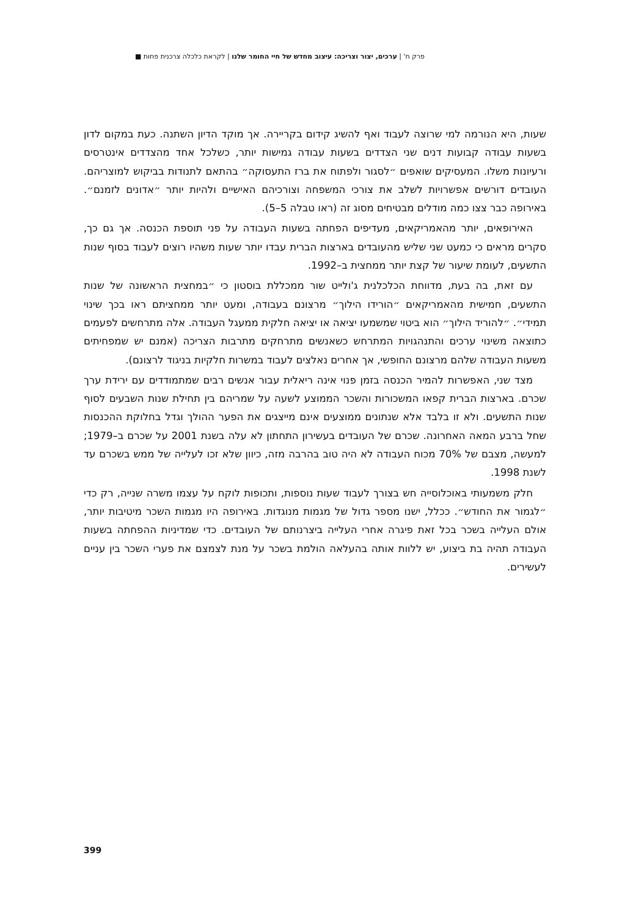פרק ח' | ערכים, יצור וצריכה: עיצוב מחדש של חיי החומר שלנו | לקראת כלכלה צרכנית פחות ■
שעות, היא הנורמה למי שרוצה לעבוד ואף להשיג קידום בקריירה. אך מוקד הדיון השתנה. כעת במקום לדון בשעות עבודה קבועות דנים שני הצדדים בשעות עבודה גמישות יותר, כשלכל אחד מהצדדים אינטרסים ורעיונות משלו. המעסיקים שואפים ״לסגור ולפתוח את ברז התעסוקה״ בהתאם לתנודות בביקוש למוצריהם. העובדים דורשים אפשרויות לשלב את צורכי המשפחה וצורכיהם האישיים ולהיות יותר ״אדונים לזמנם״. באירופה כבר צצו כמה מודלים מבטיחים מסוג זה (ראו טבלה 5–5).
האירופאים, יותר מהאמריקאים, מעדיפים הפחתה בשעות העבודה על פני תוספת הכנסה. אך גם כך, סקרים מראים כי כמעט שני שליש מהעובדים בארצות הברית עבדו יותר שעות משהיו רוצים לעבוד בסוף שנות התשעים, לעומת שיעור של קצת יותר ממחצית ב–1992.
עם זאת, בה בעת, מדווחת הכלכלנית ג'ולייט שור ממכללת בוסטון כי ״במחצית הראשונה של שנות התשעים, חמישית מהאמריקאים ״הורידו הילוך״ מרצונם בעבודה, ומעט יותר ממחציתם ראו בכך שינוי תמידי״. ״להוריד הילוך״ הוא ביטוי שמשמעו יציאה או יציאה חלקית ממעגל העבודה. אלה מתרחשים לפעמים כתוצאה משינוי ערכים והתנהגויות המתרחש כשאנשים מתרחקים מתרבות הצריכה (אמנם יש שמפחיתים משעות העבודה שלהם מרצונם החופשי, אך אחרים נאלצים לעבוד במשרות חלקיות בניגוד לרצונם).
מצד שני, האפשרות להמיר הכנסה בזמן פנוי אינה ריאלית עבור אנשים רבים שמתמודדים עם ירידת ערך שכרם. בארצות הברית קפאו המשכורות והשכר הממוצע לשעה על שמריהם בין תחילת שנות השבעים לסוף שנות התשעים. ולא זו בלבד אלא שנתונים ממוצעים אינם מייצגים את הפער ההולך וגדל בחלוקת ההכנסות שחל ברבע המאה האחרונה. שכרם של העובדים בעשירון התחתון לא עלה בשנת 2001 על שכרם ב–1979; למעשה, מצבם של 70% מכוח העבודה לא היה טוב בהרבה מזה, כיוון שלא זכו לעלייה של ממש בשכרם עד לשנת 1998.
חלק משמעותי באוכלוסייה חש בצורך לעבוד שעות נוספות, ותכופות לוקח על עצמו משרה שנייה, רק כדי ״לגמור את החודש״. ככלל, ישנו מספר גדול של מגמות מנוגדות. באירופה היו מגמות השכר מיטיבות יותר, אולם העלייה בשכר בכל זאת פיגרה אחרי העלייה ביצרנותם של העובדים. כדי שמדיניות ההפחתה בשעות העבודה תהיה בת ביצוע, יש ללוות אותה בהעלאה הולמת בשכר על מנת לצמצם את פערי השכר בין עניים לעשירים.
399